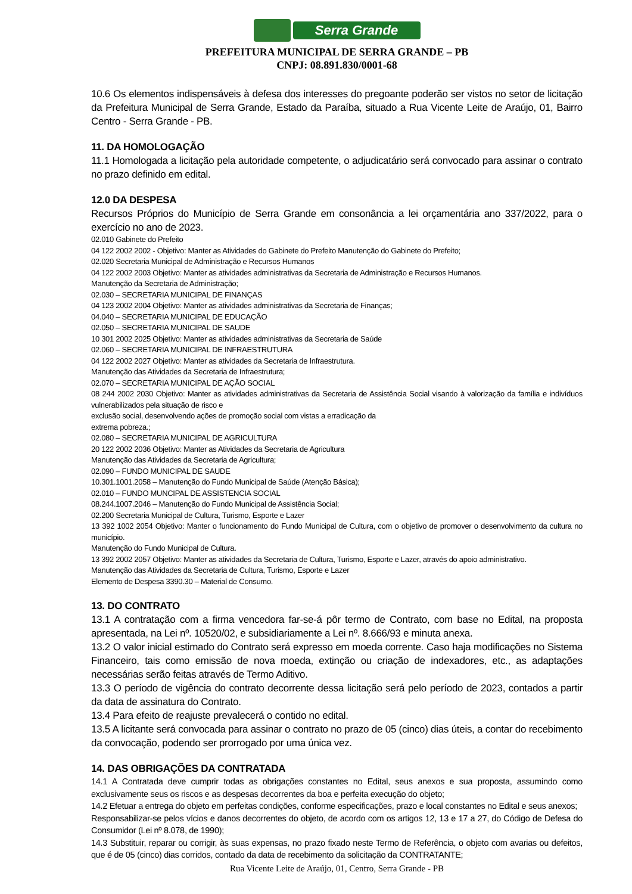Serra Grande
PREFEITURA MUNICIPAL DE SERRA GRANDE – PB
CNPJ: 08.891.830/0001-68
10.6 Os elementos indispensáveis à defesa dos interesses do pregoante poderão ser vistos no setor de licitação da Prefeitura Municipal de Serra Grande, Estado da Paraíba, situado a Rua Vicente Leite de Araújo, 01, Bairro Centro - Serra Grande - PB.
11. DA HOMOLOGAÇÃO
11.1 Homologada a licitação pela autoridade competente, o adjudicatário será convocado para assinar o contrato no prazo definido em edital.
12.0 DA DESPESA
Recursos Próprios do Município de Serra Grande em consonância a lei orçamentária ano 337/2022, para o exercício no ano de 2023.
02.010 Gabinete do Prefeito
04 122 2002 2002 - Objetivo: Manter as Atividades do Gabinete do Prefeito Manutenção do Gabinete do Prefeito;
02.020 Secretaria Municipal de Administração e Recursos Humanos
04 122 2002 2003 Objetivo: Manter as atividades administrativas da Secretaria de Administração e Recursos Humanos.
Manutenção da Secretaria de Administração;
02.030 – SECRETARIA MUNICIPAL DE FINANÇAS
04 123 2002 2004 Objetivo: Manter as atividades administrativas da Secretaria de Finanças;
04.040 – SECRETARIA MUNICIPAL DE EDUCAÇÃO
02.050 – SECRETARIA MUNICIPAL DE SAUDE
10 301 2002 2025 Objetivo: Manter as atividades administrativas da Secretaria de Saúde
02.060 – SECRETARIA MUNICIPAL DE INFRAESTRUTURA
04 122 2002 2027 Objetivo: Manter as atividades da Secretaria de Infraestrutura.
Manutenção das Atividades da Secretaria de Infraestrutura;
02.070 – SECRETARIA MUNICIPAL DE AÇÃO SOCIAL
08 244 2002 2030 Objetivo: Manter as atividades administrativas da Secretaria de Assistência Social visando à valorização da família e indivíduos vulnerabilizados pela situação de risco e
exclusão social, desenvolvendo ações de promoção social com vistas a erradicação da
extrema pobreza.;
02.080 – SECRETARIA MUNICIPAL DE AGRICULTURA
20 122 2002 2036 Objetivo: Manter as Atividades da Secretaria de Agricultura
Manutenção das Atividades da Secretaria de Agricultura;
02.090 – FUNDO MUNICIPAL DE SAUDE
10.301.1001.2058 – Manutenção do Fundo Municipal de Saúde (Atenção Básica);
02.010 – FUNDO MUNCIPAL DE ASSISTENCIA SOCIAL
08.244.1007.2046 – Manutenção do Fundo Municipal de Assistência Social;
02.200 Secretaria Municipal de Cultura, Turismo, Esporte e Lazer
13 392 1002 2054 Objetivo: Manter o funcionamento do Fundo Municipal de Cultura, com o objetivo de promover o desenvolvimento da cultura no município.
Manutenção do Fundo Municipal de Cultura.
13 392 2002 2057 Objetivo: Manter as atividades da Secretaria de Cultura, Turismo, Esporte e Lazer, através do apoio administrativo.
Manutenção das Atividades da Secretaria de Cultura, Turismo, Esporte e Lazer
Elemento de Despesa 3390.30 – Material de Consumo.
13. DO CONTRATO
13.1 A contratação com a firma vencedora far-se-á pôr termo de Contrato, com base no Edital, na proposta apresentada, na Lei nº. 10520/02, e subsidiariamente a Lei nº. 8.666/93 e minuta anexa.
13.2 O valor inicial estimado do Contrato será expresso em moeda corrente. Caso haja modificações no Sistema Financeiro, tais como emissão de nova moeda, extinção ou criação de indexadores, etc., as adaptações necessárias serão feitas através de Termo Aditivo.
13.3 O período de vigência do contrato decorrente dessa licitação será pelo período de 2023, contados a partir da data de assinatura do Contrato.
13.4 Para efeito de reajuste prevalecerá o contido no edital.
13.5 A licitante será convocada para assinar o contrato no prazo de 05 (cinco) dias úteis, a contar do recebimento da convocação, podendo ser prorrogado por uma única vez.
14. DAS OBRIGAÇÕES DA CONTRATADA
14.1 A Contratada deve cumprir todas as obrigações constantes no Edital, seus anexos e sua proposta, assumindo como exclusivamente seus os riscos e as despesas decorrentes da boa e perfeita execução do objeto;
14.2 Efetuar a entrega do objeto em perfeitas condições, conforme especificações, prazo e local constantes no Edital e seus anexos;
Responsabilizar-se pelos vícios e danos decorrentes do objeto, de acordo com os artigos 12, 13 e 17 a 27, do Código de Defesa do Consumidor (Lei nº 8.078, de 1990);
14.3 Substituir, reparar ou corrigir, às suas expensas, no prazo fixado neste Termo de Referência, o objeto com avarias ou defeitos, que é de 05 (cinco) dias corridos, contado da data de recebimento da solicitação da CONTRATANTE;
Rua Vicente Leite de Araújo, 01, Centro, Serra Grande - PB